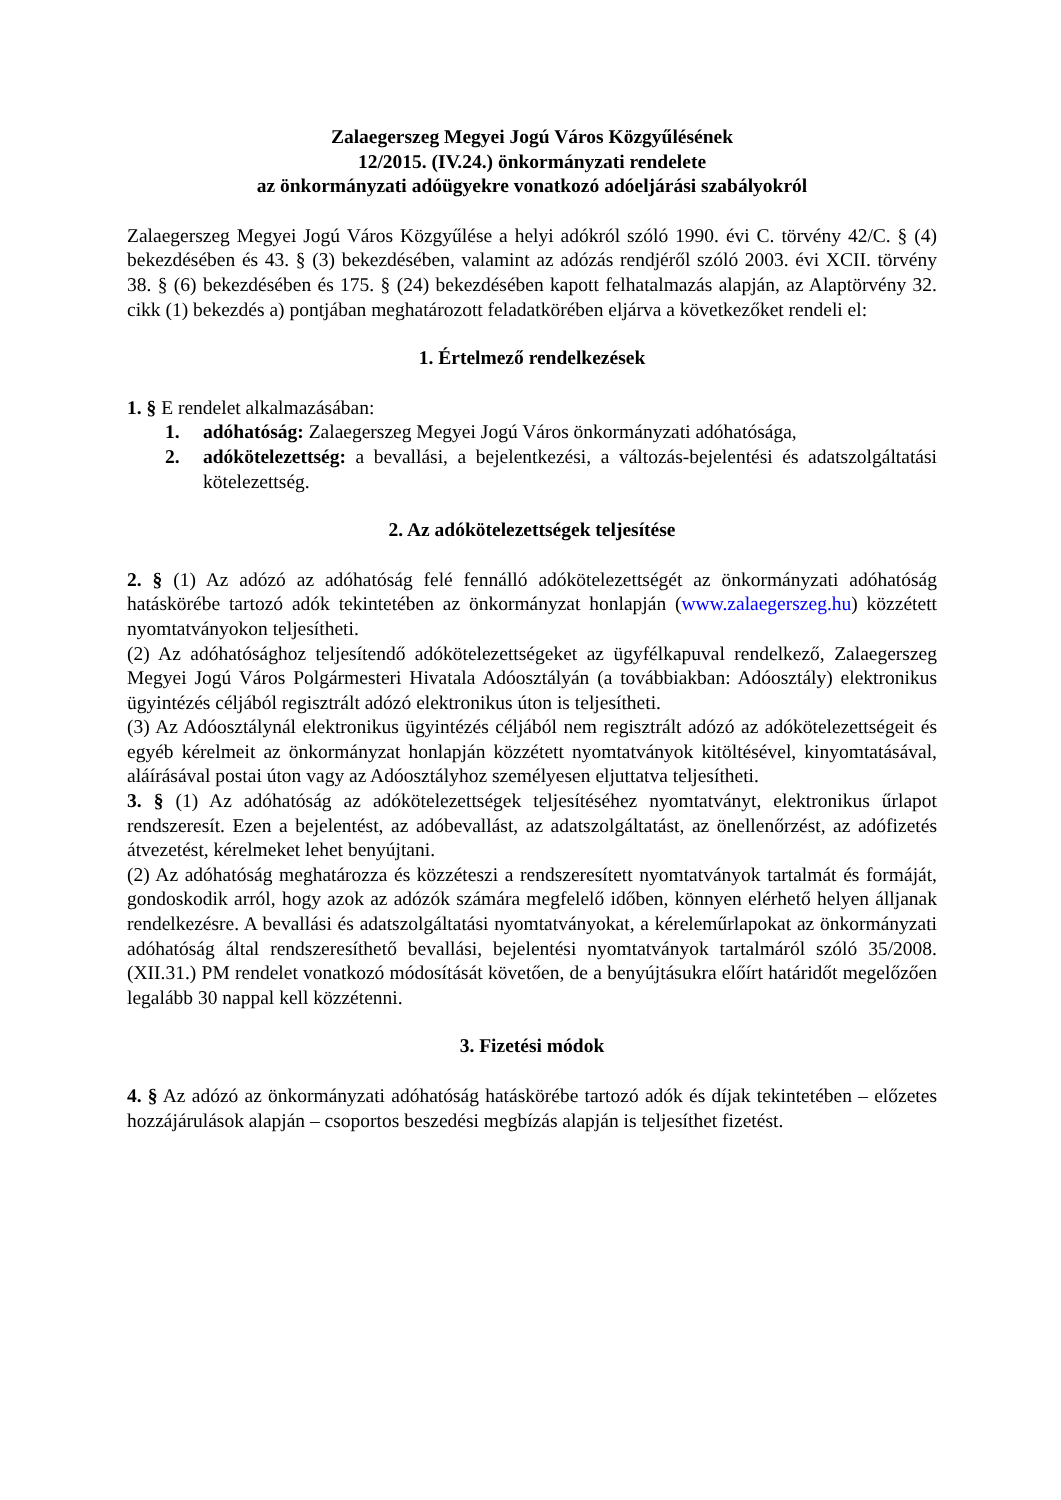Zalaegerszeg Megyei Jogú Város Közgyűlésének
12/2015. (IV.24.) önkormányzati rendelete
az önkormányzati adóügyekre vonatkozó adóeljárási szabályokról
Zalaegerszeg Megyei Jogú Város Közgyűlése a helyi adókról szóló 1990. évi C. törvény 42/C. § (4) bekezdésében és 43. § (3) bekezdésében, valamint az adózás rendjéről szóló 2003. évi XCII. törvény 38. § (6) bekezdésében és 175. § (24) bekezdésében kapott felhatalmazás alapján, az Alaptörvény 32. cikk (1) bekezdés a) pontjában meghatározott feladatkörében eljárva a következőket rendeli el:
1. Értelmező rendelkezések
1. § E rendelet alkalmazásában:
1. adóhatóság: Zalaegerszeg Megyei Jogú Város önkormányzati adóhatósága,
2. adókötelezettség: a bevallási, a bejelentkezési, a változás-bejelentési és adatszolgáltatási kötelezettség.
2. Az adókötelezettségek teljesítése
2. § (1) Az adózó az adóhatóság felé fennálló adókötelezettségét az önkormányzati adóhatóság hatáskörébe tartozó adók tekintetében az önkormányzat honlapján (www.zalaegerszeg.hu) közzétett nyomtatványokon teljesítheti.
(2) Az adóhatósághoz teljesítendő adókötelezettségeket az ügyfélkapuval rendelkező, Zalaegerszeg Megyei Jogú Város Polgármesteri Hivatala Adóosztályán (a továbbiakban: Adóosztály) elektronikus ügyintézés céljából regisztrált adózó elektronikus úton is teljesítheti.
(3) Az Adóosztálynál elektronikus ügyintézés céljából nem regisztrált adózó az adókötelezettségeit és egyéb kérelmeit az önkormányzat honlapján közzétett nyomtatványok kitöltésével, kinyomtatásával, aláírásával postai úton vagy az Adóosztályhoz személyesen eljuttatva teljesítheti.
3. § (1) Az adóhatóság az adókötelezettségek teljesítéséhez nyomtatványt, elektronikus űrlapot rendszeresít. Ezen a bejelentést, az adóbevallást, az adatszolgáltatást, az önellenőrzést, az adófizetés átvezetést, kérelmeket lehet benyújtani.
(2) Az adóhatóság meghatározza és közzéteszi a rendszeresített nyomtatványok tartalmát és formáját, gondoskodik arról, hogy azok az adózók számára megfelelő időben, könnyen elérhető helyen álljanak rendelkezésre. A bevallási és adatszolgáltatási nyomtatványokat, a kéreleműrlapokat az önkormányzati adóhatóság által rendszeresíthető bevallási, bejelentési nyomtatványok tartalmáról szóló 35/2008. (XII.31.) PM rendelet vonatkozó módosítását követően, de a benyújtásukra előírt határidőt megelőzően legalább 30 nappal kell közzétenni.
3. Fizetési módok
4. § Az adózó az önkormányzati adóhatóság hatáskörébe tartozó adók és díjak tekintetében – előzetes hozzájárulások alapján – csoportos beszedési megbízás alapján is teljesíthet fizetést.